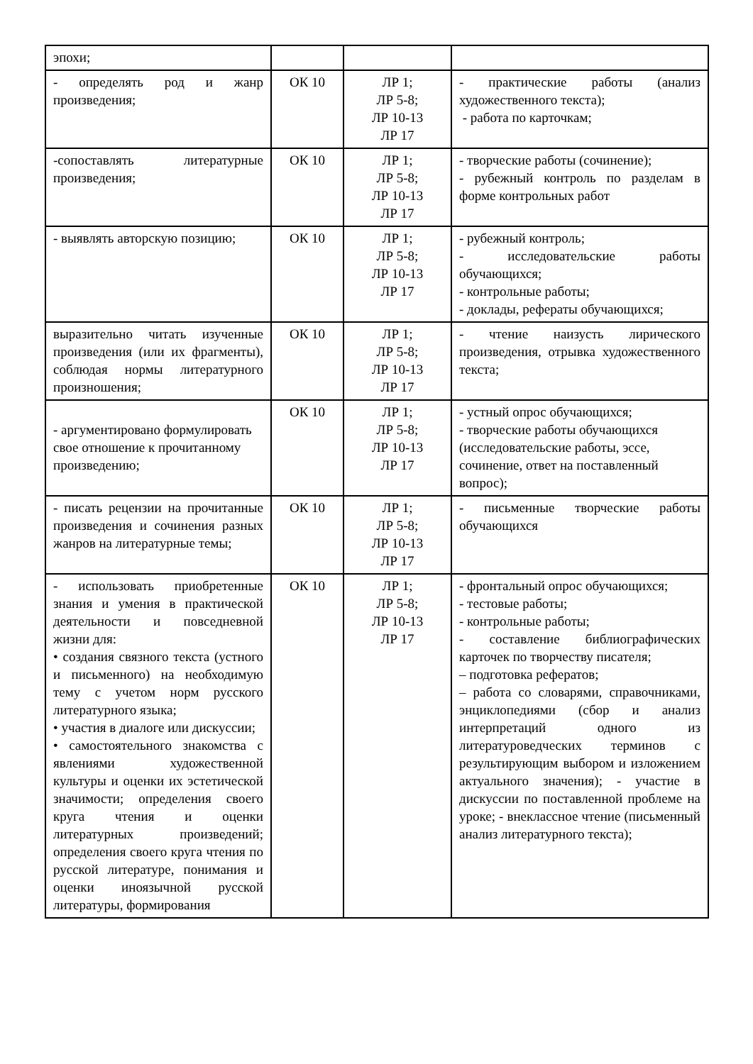| эпохи; | | | |
| - определять род и жанр произведения; | ОК 10 | ЛР 1; ЛР 5-8; ЛР 10-13 ЛР 17 | - практические работы (анализ художественного текста); - работа по карточкам; |
| -сопоставлять литературные произведения; | ОК 10 | ЛР 1; ЛР 5-8; ЛР 10-13 ЛР 17 | - творческие работы (сочинение); - рубежный контроль по разделам в форме контрольных работ |
| - выявлять авторскую позицию; | ОК 10 | ЛР 1; ЛР 5-8; ЛР 10-13 ЛР 17 | - рубежный контроль; - исследовательские работы обучающихся; - контрольные работы; - доклады, рефераты обучающихся; |
| выразительно читать изученные произведения (или их фрагменты), соблюдая нормы литературного произношения; | ОК 10 | ЛР 1; ЛР 5-8; ЛР 10-13 ЛР 17 | - чтение наизусть лирического произведения, отрывка художественного текста; |
| - аргументировано формулировать свое отношение к прочитанному произведению; | ОК 10 | ЛР 1; ЛР 5-8; ЛР 10-13 ЛР 17 | - устный опрос обучающихся; - творческие работы обучающихся (исследовательские работы, эссе, сочинение, ответ на поставленный вопрос); |
| - писать рецензии на прочитанные произведения и сочинения разных жанров на литературные темы; | ОК 10 | ЛР 1; ЛР 5-8; ЛР 10-13 ЛР 17 | - письменные творческие работы обучающихся |
| - использовать приобретенные знания и умения в практической деятельности и повседневной жизни для: • создания связного текста (устного и письменного) на необходимую тему с учетом норм русского литературного языка; • участия в диалоге или дискуссии; • самостоятельного знакомства с явлениями художественной культуры и оценки их эстетической значимости; определения своего круга чтения и оценки литературных произведений; определения своего круга чтения по русской литературе, понимания и оценки иноязычной русской литературы, формирования | ОК 10 | ЛР 1; ЛР 5-8; ЛР 10-13 ЛР 17 | - фронтальный опрос обучающихся; - тестовые работы; - контрольные работы; - составление библиографических карточек по творчеству писателя; – подготовка рефератов; – работа со словарями, справочниками, энциклопедиями (сбор и анализ интерпретаций одного из литературоведческих терминов с результирующим выбором и изложением актуального значения); - участие в дискуссии по поставленной проблеме на уроке; - внеклассное чтение (письменный анализ литературного текста); |